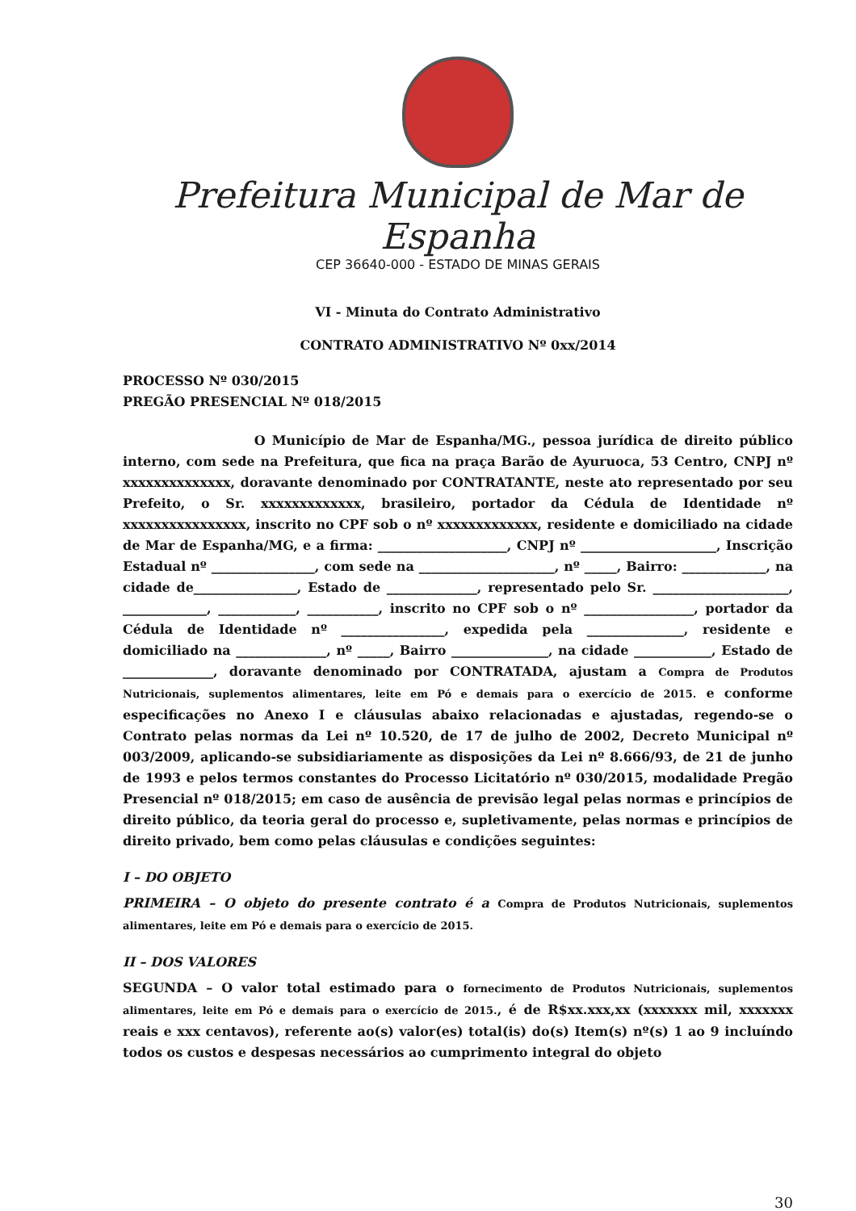Prefeitura Municipal de Mar de Espanha
CEP 36640-000 - ESTADO DE MINAS GERAIS
VI - Minuta do Contrato Administrativo
CONTRATO ADMINISTRATIVO Nº 0xx/2014
PROCESSO Nº 030/2015
PREGÃO PRESENCIAL Nº 018/2015
O Município de Mar de Espanha/MG., pessoa jurídica de direito público interno, com sede na Prefeitura, que fica na praça Barão de Ayuruoca, 53 Centro, CNPJ nº xxxxxxxxxxxxxx, doravante denominado por CONTRATANTE, neste ato representado por seu Prefeito, o Sr. xxxxxxxxxxxxx, brasileiro, portador da Cédula de Identidade nº xxxxxxxxxxxxxxxx, inscrito no CPF sob o nº xxxxxxxxxxxxx, residente e domiciliado na cidade de Mar de Espanha/MG, e a firma: ____________________, CNPJ nº _____________________, Inscrição Estadual nº ________________, com sede na _____________________, nº _____, Bairro: _____________, na cidade de________________, Estado de ______________, representado pelo Sr. _____________________, _____________, ____________, ___________, inscrito no CPF sob o nº _________________, portador da Cédula de Identidade nº ________________, expedida pela _______________, residente e domiciliado na ______________, nº _____, Bairro _______________, na cidade ____________, Estado de ______________, doravante denominado por CONTRATADA, ajustam a Compra de Produtos Nutricionais, suplementos alimentares, leite em Pó e demais para o exercício de 2015. e conforme especificações no Anexo I e cláusulas abaixo relacionadas e ajustadas, regendo-se o Contrato pelas normas da Lei nº 10.520, de 17 de julho de 2002, Decreto Municipal nº 003/2009, aplicando-se subsidiariamente as disposições da Lei nº 8.666/93, de 21 de junho de 1993 e pelos termos constantes do Processo Licitatório nº 030/2015, modalidade Pregão Presencial nº 018/2015; em caso de ausência de previsão legal pelas normas e princípios de direito público, da teoria geral do processo e, supletivamente, pelas normas e princípios de direito privado, bem como pelas cláusulas e condições seguintes:
I – DO OBJETO
PRIMEIRA – O objeto do presente contrato é a Compra de Produtos Nutricionais, suplementos alimentares, leite em Pó e demais para o exercício de 2015.
II – DOS VALORES
SEGUNDA – O valor total estimado para o fornecimento de Produtos Nutricionais, suplementos alimentares, leite em Pó e demais para o exercício de 2015., é de R$xx.xxx,xx (xxxxxxx mil, xxxxxxx reais e xxx centavos), referente ao(s) valor(es) total(is) do(s) Item(s) nº(s) 1 ao 9 incluíndo todos os custos e despesas necessários ao cumprimento integral do objeto
30